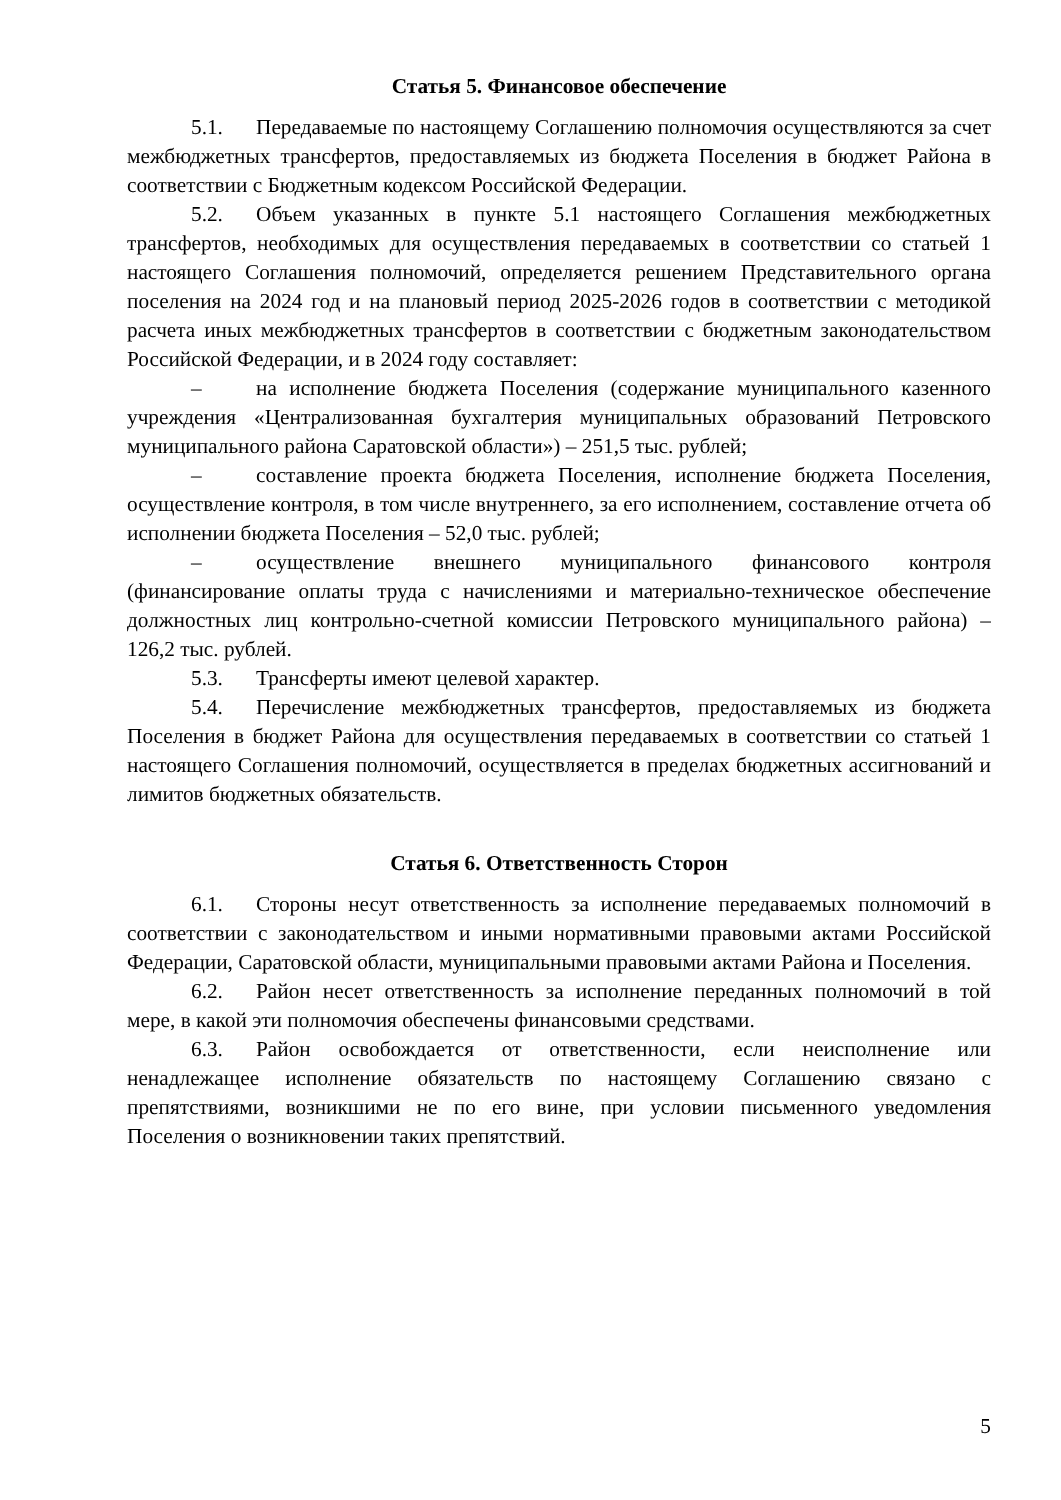Статья 5. Финансовое обеспечение
5.1. Передаваемые по настоящему Соглашению полномочия осуществляются за счет межбюджетных трансфертов, предоставляемых из бюджета Поселения в бюджет Района в соответствии с Бюджетным кодексом Российской Федерации.
5.2. Объем указанных в пункте 5.1 настоящего Соглашения межбюджетных трансфертов, необходимых для осуществления передаваемых в соответствии со статьей 1 настоящего Соглашения полномочий, определяется решением Представительного органа поселения на 2024 год и на плановый период 2025-2026 годов в соответствии с методикой расчета иных межбюджетных трансфертов в соответствии с бюджетным законодательством Российской Федерации, и в 2024 году составляет:
– на исполнение бюджета Поселения (содержание муниципального казенного учреждения «Централизованная бухгалтерия муниципальных образований Петровского муниципального района Саратовской области») – 251,5 тыс. рублей;
– составление проекта бюджета Поселения, исполнение бюджета Поселения, осуществление контроля, в том числе внутреннего, за его исполнением, составление отчета об исполнении бюджета Поселения – 52,0 тыс. рублей;
– осуществление внешнего муниципального финансового контроля (финансирование оплаты труда с начислениями и материально-техническое обеспечение должностных лиц контрольно-счетной комиссии Петровского муниципального района) – 126,2 тыс. рублей.
5.3. Трансферты имеют целевой характер.
5.4. Перечисление межбюджетных трансфертов, предоставляемых из бюджета Поселения в бюджет Района для осуществления передаваемых в соответствии со статьей 1 настоящего Соглашения полномочий, осуществляется в пределах бюджетных ассигнований и лимитов бюджетных обязательств.
Статья 6. Ответственность Сторон
6.1. Стороны несут ответственность за исполнение передаваемых полномочий в соответствии с законодательством и иными нормативными правовыми актами Российской Федерации, Саратовской области, муниципальными правовыми актами Района и Поселения.
6.2. Район несет ответственность за исполнение переданных полномочий в той мере, в какой эти полномочия обеспечены финансовыми средствами.
6.3. Район освобождается от ответственности, если неисполнение или ненадлежащее исполнение обязательств по настоящему Соглашению связано с препятствиями, возникшими не по его вине, при условии письменного уведомления Поселения о возникновении таких препятствий.
5